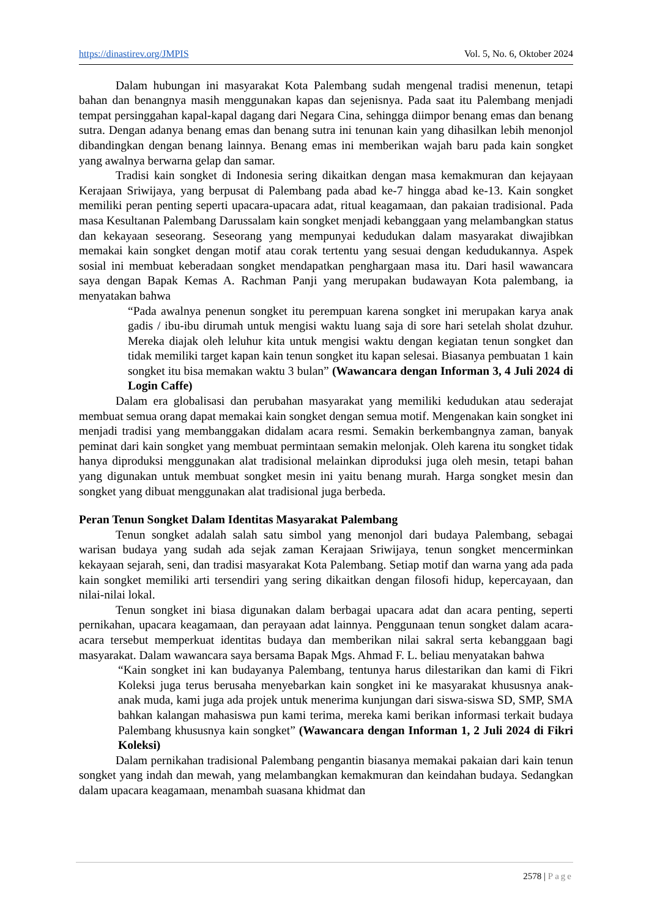https://dinastirev.org/JMPIS Vol. 5, No. 6, Oktober 2024
Dalam hubungan ini masyarakat Kota Palembang sudah mengenal tradisi menenun, tetapi bahan dan benangnya masih menggunakan kapas dan sejenisnya. Pada saat itu Palembang menjadi tempat persinggahan kapal-kapal dagang dari Negara Cina, sehingga diimpor benang emas dan benang sutra. Dengan adanya benang emas dan benang sutra ini tenunan kain yang dihasilkan lebih menonjol dibandingkan dengan benang lainnya. Benang emas ini memberikan wajah baru pada kain songket yang awalnya berwarna gelap dan samar.
Tradisi kain songket di Indonesia sering dikaitkan dengan masa kemakmuran dan kejayaan Kerajaan Sriwijaya, yang berpusat di Palembang pada abad ke-7 hingga abad ke-13. Kain songket memiliki peran penting seperti upacara-upacara adat, ritual keagamaan, dan pakaian tradisional. Pada masa Kesultanan Palembang Darussalam kain songket menjadi kebanggaan yang melambangkan status dan kekayaan seseorang. Seseorang yang mempunyai kedudukan dalam masyarakat diwajibkan memakai kain songket dengan motif atau corak tertentu yang sesuai dengan kedudukannya. Aspek sosial ini membuat keberadaan songket mendapatkan penghargaan masa itu. Dari hasil wawancara saya dengan Bapak Kemas A. Rachman Panji yang merupakan budawayan Kota palembang, ia menyatakan bahwa
“Pada awalnya penenun songket itu perempuan karena songket ini merupakan karya anak gadis / ibu-ibu dirumah untuk mengisi waktu luang saja di sore hari setelah sholat dzuhur. Mereka diajak oleh leluhur kita untuk mengisi waktu dengan kegiatan tenun songket dan tidak memiliki target kapan kain tenun songket itu kapan selesai. Biasanya pembuatan 1 kain songket itu bisa memakan waktu 3 bulan” (Wawancara dengan Informan 3, 4 Juli 2024 di Login Caffe)
Dalam era globalisasi dan perubahan masyarakat yang memiliki kedudukan atau sederajat membuat semua orang dapat memakai kain songket dengan semua motif. Mengenakan kain songket ini menjadi tradisi yang membanggakan didalam acara resmi. Semakin berkembangnya zaman, banyak peminat dari kain songket yang membuat permintaan semakin melonjak. Oleh karena itu songket tidak hanya diproduksi menggunakan alat tradisional melainkan diproduksi juga oleh mesin, tetapi bahan yang digunakan untuk membuat songket mesin ini yaitu benang murah. Harga songket mesin dan songket yang dibuat menggunakan alat tradisional juga berbeda.
Peran Tenun Songket Dalam Identitas Masyarakat Palembang
Tenun songket adalah salah satu simbol yang menonjol dari budaya Palembang, sebagai warisan budaya yang sudah ada sejak zaman Kerajaan Sriwijaya, tenun songket mencerminkan kekayaan sejarah, seni, dan tradisi masyarakat Kota Palembang. Setiap motif dan warna yang ada pada kain songket memiliki arti tersendiri yang sering dikaitkan dengan filosofi hidup, kepercayaan, dan nilai-nilai lokal.
Tenun songket ini biasa digunakan dalam berbagai upacara adat dan acara penting, seperti pernikahan, upacara keagamaan, dan perayaan adat lainnya. Penggunaan tenun songket dalam acara-acara tersebut memperkuat identitas budaya dan memberikan nilai sakral serta kebanggaan bagi masyarakat. Dalam wawancara saya bersama Bapak Mgs. Ahmad F. L. beliau menyatakan bahwa
“Kain songket ini kan budayanya Palembang, tentunya harus dilestarikan dan kami di Fikri Koleksi juga terus berusaha menyebarkan kain songket ini ke masyarakat khususnya anak-anak muda, kami juga ada projek untuk menerima kunjungan dari siswa-siswa SD, SMP, SMA bahkan kalangan mahasiswa pun kami terima, mereka kami berikan informasi terkait budaya Palembang khususnya kain songket” (Wawancara dengan Informan 1, 2 Juli 2024 di Fikri Koleksi)
Dalam pernikahan tradisional Palembang pengantin biasanya memakai pakaian dari kain tenun songket yang indah dan mewah, yang melambangkan kemakmuran dan keindahan budaya. Sedangkan dalam upacara keagamaan, menambah suasana khidmat dan
2578 | Page